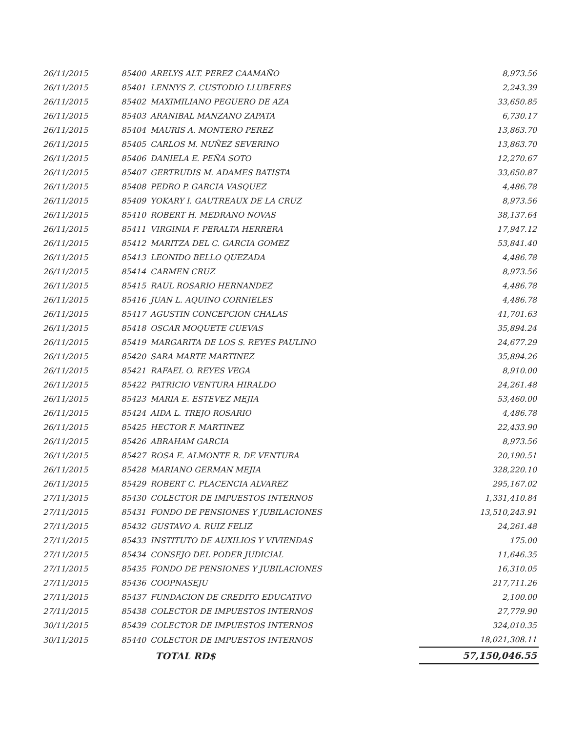| 26/11/2015 | 85400 | ARELYS ALT. PEREZ CAAMAÑO | 8,973.56 |
| 26/11/2015 | 85401 | LENNYS Z. CUSTODIO LLUBERES | 2,243.39 |
| 26/11/2015 | 85402 | MAXIMILIANO PEGUERO DE AZA | 33,650.85 |
| 26/11/2015 | 85403 | ARANIBAL MANZANO ZAPATA | 6,730.17 |
| 26/11/2015 | 85404 | MAURIS A. MONTERO PEREZ | 13,863.70 |
| 26/11/2015 | 85405 | CARLOS M. NUÑEZ SEVERINO | 13,863.70 |
| 26/11/2015 | 85406 | DANIELA E. PEÑA SOTO | 12,270.67 |
| 26/11/2015 | 85407 | GERTRUDIS M. ADAMES BATISTA | 33,650.87 |
| 26/11/2015 | 85408 | PEDRO P. GARCIA VASQUEZ | 4,486.78 |
| 26/11/2015 | 85409 | YOKARY I. GAUTREAUX DE LA CRUZ | 8,973.56 |
| 26/11/2015 | 85410 | ROBERT H. MEDRANO NOVAS | 38,137.64 |
| 26/11/2015 | 85411 | VIRGINIA F. PERALTA HERRERA | 17,947.12 |
| 26/11/2015 | 85412 | MARITZA DEL C. GARCIA GOMEZ | 53,841.40 |
| 26/11/2015 | 85413 | LEONIDO BELLO QUEZADA | 4,486.78 |
| 26/11/2015 | 85414 | CARMEN CRUZ | 8,973.56 |
| 26/11/2015 | 85415 | RAUL ROSARIO HERNANDEZ | 4,486.78 |
| 26/11/2015 | 85416 | JUAN L. AQUINO CORNIELES | 4,486.78 |
| 26/11/2015 | 85417 | AGUSTIN CONCEPCION CHALAS | 41,701.63 |
| 26/11/2015 | 85418 | OSCAR MOQUETE CUEVAS | 35,894.24 |
| 26/11/2015 | 85419 | MARGARITA DE LOS S. REYES PAULINO | 24,677.29 |
| 26/11/2015 | 85420 | SARA MARTE MARTINEZ | 35,894.26 |
| 26/11/2015 | 85421 | RAFAEL O. REYES VEGA | 8,910.00 |
| 26/11/2015 | 85422 | PATRICIO VENTURA HIRALDO | 24,261.48 |
| 26/11/2015 | 85423 | MARIA E. ESTEVEZ MEJIA | 53,460.00 |
| 26/11/2015 | 85424 | AIDA L. TREJO ROSARIO | 4,486.78 |
| 26/11/2015 | 85425 | HECTOR F. MARTINEZ | 22,433.90 |
| 26/11/2015 | 85426 | ABRAHAM GARCIA | 8,973.56 |
| 26/11/2015 | 85427 | ROSA E. ALMONTE R. DE VENTURA | 20,190.51 |
| 26/11/2015 | 85428 | MARIANO GERMAN MEJIA | 328,220.10 |
| 26/11/2015 | 85429 | ROBERT C. PLACENCIA ALVAREZ | 295,167.02 |
| 27/11/2015 | 85430 | COLECTOR DE IMPUESTOS INTERNOS | 1,331,410.84 |
| 27/11/2015 | 85431 | FONDO DE PENSIONES Y JUBILACIONES | 13,510,243.91 |
| 27/11/2015 | 85432 | GUSTAVO A. RUIZ FELIZ | 24,261.48 |
| 27/11/2015 | 85433 | INSTITUTO DE AUXILIOS Y VIVIENDAS | 175.00 |
| 27/11/2015 | 85434 | CONSEJO DEL PODER JUDICIAL | 11,646.35 |
| 27/11/2015 | 85435 | FONDO DE PENSIONES Y JUBILACIONES | 16,310.05 |
| 27/11/2015 | 85436 | COOPNASEJU | 217,711.26 |
| 27/11/2015 | 85437 | FUNDACION DE CREDITO EDUCATIVO | 2,100.00 |
| 27/11/2015 | 85438 | COLECTOR DE IMPUESTOS INTERNOS | 27,779.90 |
| 30/11/2015 | 85439 | COLECTOR DE IMPUESTOS INTERNOS | 324,010.35 |
| 30/11/2015 | 85440 | COLECTOR DE IMPUESTOS INTERNOS | 18,021,308.11 |
| | | TOTAL RD$ | 57,150,046.55 |